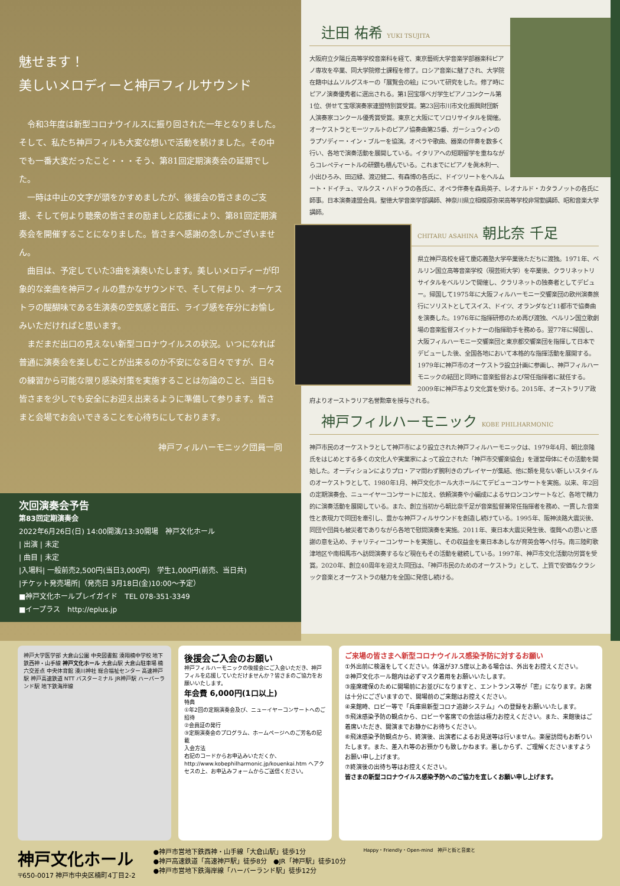魅せます！
美しいメロディーと神戸フィルサウンド
令和3年度は新型コロナウイルスに振り回された一年となりました。そして、私たち神戸フィルも大変な想いで活動を続けました。その中でも一番大変だったこと・・・そう、第81回定期演奏会の延期でした。
一時は中止の文字が頭をかすめましたが、後援会の皆さまのご支援、そして何より聴衆の皆さまの励ましと応援により、第81回定期演奏会を開催することになりました。皆さまへ感謝の念しかございません。
曲目は、予定していた3曲を演奏いたします。美しいメロディーが印象的な楽曲を神戸フィルの豊かなサウンドで、そして何より、オーケストラの醍醐味である生演奏の空気感と音圧、ライブ感を存分にお愉しみいただければと思います。
まだまだ出口の見えない新型コロナウイルスの状況。いつになれば普通に演奏会を楽しむことが出来るのか不安になる日々ですが、日々の練習から可能な限り感染対策を実施することは勿論のこと、当日も皆さまを少しでも安全にお迎え出来るように準備して参ります。皆さまと会場でお会いできることを心待ちにしております。
神戸フィルハーモニック団員一同
辻田 祐希 YUKI TSUJITA
大阪府立夕陽丘高等学校音楽科を経て、東京藝術大学音楽学部器楽科ピアノ専攻を卒業、同大学院修士課程を修了。ロシア音楽に魅了され、大学院在籍中はムソルグスキーの「展覧会の絵」について研究をした。修了時にピアノ演奏優秀者に選出される。第1回宝塚ベガ学生ピアノコンクール第1位、併せて宝塚演奏家連盟特別賞受賞。第23回市川市文化振興財団新人演奏家コンクール優秀賞受賞。東京と大阪にてソロリサイタルを開催。オーケストラとモーツァルトのピアノ協奏曲第25番、ガーシュウィンのラプソディー・イン・ブルーを協演。オペラや歌曲、器楽の伴奏を数多く行い、各地で演奏活動を展開している。イタリアへの短期留学を重ねながらコレペティートルの研鑽も積んでいる。これまでにピアノを眞木利一、小出ひろみ、田辺緑、渡辺健二、有森博の各氏に、ドイツリートをヘルムート・ドイチュ、マルクス・ハドゥラの各氏に、オペラ伴奏を森島英子、レオナルド・カタラノットの各氏に師事。日本演奏連盟会員。聖徳大学音楽学部講師、神奈川県立相模原弥栄高等学校非常勤講師、昭和音楽大学講師。
CHITARU ASAHINA 朝比奈 千足
県立神戸高校を経て慶応義塾大学卒業後ただちに渡独。1971年、ベルリン国立高等音楽学校（現芸術大学）を卒業後、クラリネットリサイタルをベルリンで開催し、クラリネットの独奏者としてデビュー。帰国して1975年に大阪フィルハーモニー交響楽団の欧州演奏旅行にソリストとしてスイス、ドイツ、オランダなど11都市で協奏曲を演奏した。1976年に指揮研修のため再び渡独、ベルリン国立歌劇場の音楽監督スイットナーの指揮助手を務める。翌77年に帰国し、大阪フィルハーモニー交響楽団と東京都交響楽団を指揮して日本でデビューした後、全国各地において本格的な指揮活動を展開する。1979年に神戸市のオーケストラ設立計画に参画し、神戸フィルハーモニックの結団と同時に音楽監督および常任指揮者に就任する。2009年に神戸市より文化賞を受ける。2015年、オーストラリア政府よりオーストラリア名誉勲章を授与される。
神戸フィルハーモニック KOBE PHILHARMONIC
神戸市民のオーケストラとして神戸市により設立された神戸フィルハーモニックは、1979年4月、朝比奈隆氏をはじめとする多くの文化人や実業家によって設立された「神戸市交響楽協会」を運営母体にその活動を開始した。オーディションによりプロ・アマ問わず腕利きのプレイヤーが集結、他に類を見ない新しいスタイルのオーケストラとして、1980年1月、神戸文化ホール大ホールにてデビューコンサートを実施。以来、年2回の定期演奏会、ニューイヤーコンサートに加え、依頼演奏や小編成によるサロンコンサートなど、各地で精力的に演奏活動を展開している。また、創立当初から朝比奈千足が音楽監督兼常任指揮者を務め、一貫した音楽性と表現力で同団を牽引し、豊かな神戸フィルサウンドを創造し続けている。1995年、阪神淡路大震災後、同団や団員も被災者でありながら各地で慰問演奏を実施。2011年、東日本大震災発生後、復興への思いと感謝の意を込め、チャリティーコンサートを実施し、その収益金を東日本あしなが育英会等へ付与。南三陸町歌津地区や南相馬市へ訪問演奏するなど現在もその活動を継続している。1997年、神戸市文化活動功労賞を受賞。2020年、創立40周年を迎えた同団は、「神戸市民のためのオーケストラ」として、上質で安価なクラシック音楽とオーケストラの魅力を全国に発信し続ける。
次回演奏会予告
第83回定期演奏会
2022年6月26日(日) 14:00開演/13:30開場　神戸文化ホール
| 出演 | 未定
| 曲目 | 未定
|入場料| 一般前売2,500円(当日3,000円)　学生1,000円(前売、当日共)
|チケット発売場所|（発売日 3月18日(金)10:00～予定）
■神戸文化ホールプレイガイド　TEL 078-351-3349
■イープラス　http://eplus.jp
神戸大学医学部 大倉山公園 中央図書館 湊翔楠中学校 地下鉄西神・山手線 神戸文化ホール 大倉山駅 大倉山駐車場 楠六交差点 中央体育館 湊川神社 総合福祉センター 高速神戸駅 神戸高速鉄道 NTT バスターミナル JR神戸駅 ハーバーランド駅 地下鉄海岸線
後援会ご入会のお願い
神戸フィルハーモニックの後援会にご入会いただき、神戸フィルを応援していただけませんか？皆さまのご協力をお願いいたします。
年会費 6,000円(1口以上)
特典
①年2回の定期演奏会及び、ニューイヤーコンサートへのご招待
②会員証の発行
③定期演奏会のプログラム、ホームページへのご芳名の記載
入会方法
右記のコードからお申込みいただくか、http://www.kobephilharmonic.jp/kouenkai.htm へアクセスの上、お申込みフォームからご送信ください。
ご来場の皆さまへ新型コロナウイルス感染予防に対するお願い
①外出前に検温をしてください。体温が37.5度以上ある場合は、外出をお控えください。
②神戸文化ホール館内は必ずマスク着用をお願いいたします。
③座席確保のために開場前にお並びになりますと、エントランス等が「密」になります。お席は十分にございますので、開場前のご来館はお控えください。
④来館時、ロビー等で「兵庫県新型コロナ追跡システム」への登録をお願いいたします。
⑤飛沫感染予防の観点から、ロビーや客席での会話は極力お控えください。また、来館後はご着席いただき、開演までお静かにお待ちください。
⑥飛沫感染予防観点から、終演後、出演者によるお見送等は行いません。楽屋訪問もお断りいたします。また、差入れ等のお預かりも致しかねます。悪しからず、ご理解くださいますようお願い申し上げます。
⑦終演後の出待ち等はお控えください。
皆さまの新型コロナウイルス感染予防へのご協力を宜しくお願い申し上げます。
神戸文化ホール
〒650-0017 神戸市中央区楠町4丁目2-2
●神戸市営地下鉄西神・山手線「大倉山駅」徒歩1分
●神戸高速鉄道「高速神戸駅」徒歩8分　●JR「神戸駅」徒歩10分
●神戸市営地下鉄海岸線「ハーバーランド駅」徒歩12分
Happy・Friendly・Open-mind　神戸と街と音楽と